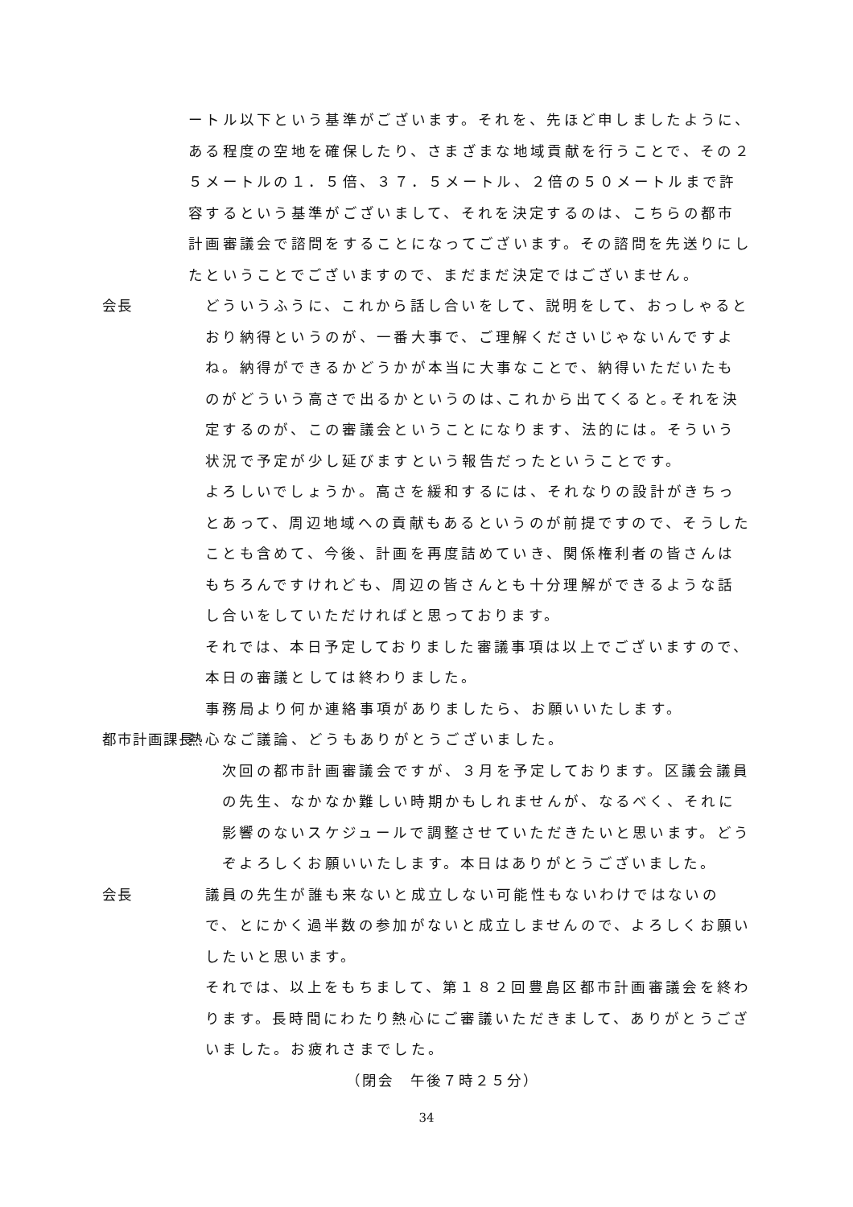ートル以下という基準がございます。それを、先ほど申しましたように、ある程度の空地を確保したり、さまざまな地域貢献を行うことで、その２５メートルの１．５倍、３７．５メートル、２倍の５０メートルまで許容するという基準がございまして、それを決定するのは、こちらの都市計画審議会で諮問をすることになってございます。その諮問を先送りにしたということでございますので、まだまだ決定ではございません。
会長 どういうふうに、これから話し合いをして、説明をして、おっしゃるとおり納得というのが、一番大事で、ご理解くださいじゃないんですよね。納得ができるかどうかが本当に大事なことで、納得いただいたものがどういう高さで出るかというのは､これから出てくると｡それを決定するのが、この審議会ということになります、法的には。そういう状況で予定が少し延びますという報告だったということです。
よろしいでしょうか。高さを緩和するには、それなりの設計がきちっとあって、周辺地域への貢献もあるというのが前提ですので、そうしたことも含めて、今後、計画を再度詰めていき、関係権利者の皆さんはもちろんですけれども、周辺の皆さんとも十分理解ができるような話し合いをしていただければと思っております。
それでは、本日予定しておりました審議事項は以上でございますので、本日の審議としては終わりました。
事務局より何か連絡事項がありましたら、お願いいたします。
都市計画課長 熱心なご議論、どうもありがとうございました。
次回の都市計画審議会ですが、３月を予定しております。区議会議員の先生、なかなか難しい時期かもしれませんが、なるべく、それに影響のないスケジュールで調整させていただきたいと思います。どうぞよろしくお願いいたします。本日はありがとうございました。
会長 議員の先生が誰も来ないと成立しない可能性もないわけではないので、とにかく過半数の参加がないと成立しませんので、よろしくお願いしたいと思います。
それでは、以上をもちまして、第１８２回豊島区都市計画審議会を終わります。長時間にわたり熱心にご審議いただきまして、ありがとうございました。お疲れさまでした。
（閉会　午後７時２５分）
34